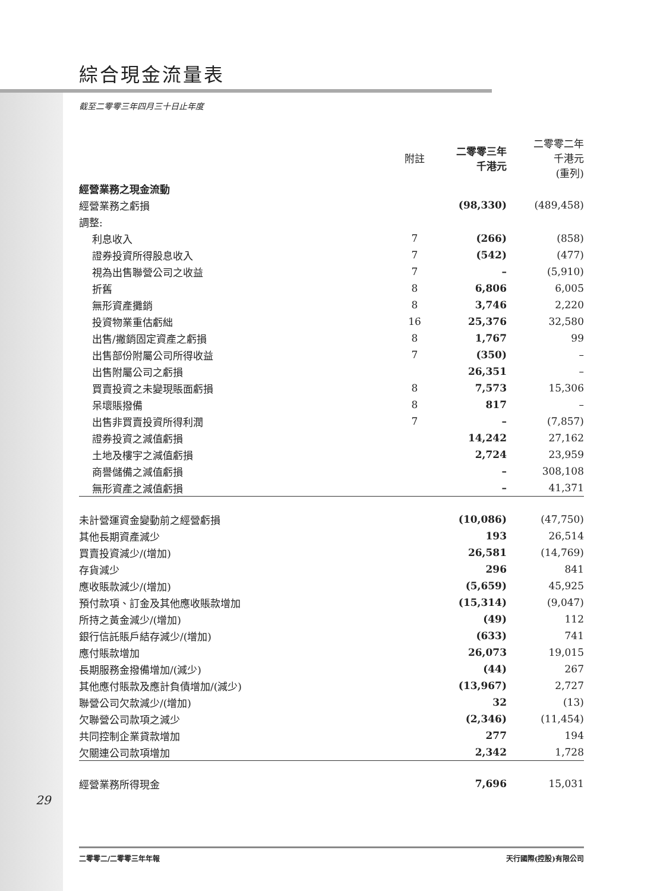綜合現金流量表
截至二零零三年四月三十日止年度
| | 附註 | 二零零三年 千港元 | 二零零二年 千港元 (重列) |
| --- | --- | --- | --- |
| 經營業務之現金流動 | | | |
| 經營業務之虧損 | | (98,330) | (489,458) |
| 調整: | | | |
| 利息收入 | 7 | (266) | (858) |
| 證券投資所得股息收入 | 7 | (542) | (477) |
| 視為出售聯營公司之收益 | 7 | – | (5,910) |
| 折舊 | 8 | 6,806 | 6,005 |
| 無形資產攤銷 | 8 | 3,746 | 2,220 |
| 投資物業重估虧絀 | 16 | 25,376 | 32,580 |
| 出售/撇銷固定資產之虧損 | 8 | 1,767 | 99 |
| 出售部份附屬公司所得收益 | 7 | (350) | – |
| 出售附屬公司之虧損 | | 26,351 | – |
| 買賣投資之未變現賬面虧損 | 8 | 7,573 | 15,306 |
| 呆壞賬撥備 | 8 | 817 | – |
| 出售非買賣投資所得利潤 | 7 | – | (7,857) |
| 證券投資之減值虧損 | | 14,242 | 27,162 |
| 土地及樓宇之減值虧損 | | 2,724 | 23,959 |
| 商譽儲備之減值虧損 | | – | 308,108 |
| 無形資產之減值虧損 | | – | 41,371 |
| 未計營運資金變動前之經營虧損 | | (10,086) | (47,750) |
| 其他長期資產減少 | | 193 | 26,514 |
| 買賣投資減少/(增加) | | 26,581 | (14,769) |
| 存貨減少 | | 296 | 841 |
| 應收賬款減少/(增加) | | (5,659) | 45,925 |
| 預付款項、訂金及其他應收賬款增加 | | (15,314) | (9,047) |
| 所持之黃金減少/(增加) | | (49) | 112 |
| 銀行信託賬戶結存減少/(增加) | | (633) | 741 |
| 應付賬款增加 | | 26,073 | 19,015 |
| 長期服務金撥備增加/(減少) | | (44) | 267 |
| 其他應付賬款及應計負債增加/(減少) | | (13,967) | 2,727 |
| 聯營公司欠款減少/(增加) | | 32 | (13) |
| 欠聯營公司款項之減少 | | (2,346) | (11,454) |
| 共同控制企業貸款增加 | | 277 | 194 |
| 欠關連公司款項增加 | | 2,342 | 1,728 |
| 經營業務所得現金 | | 7,696 | 15,031 |
29
二零零二/二零零三年年報 天行國際(控股)有限公司